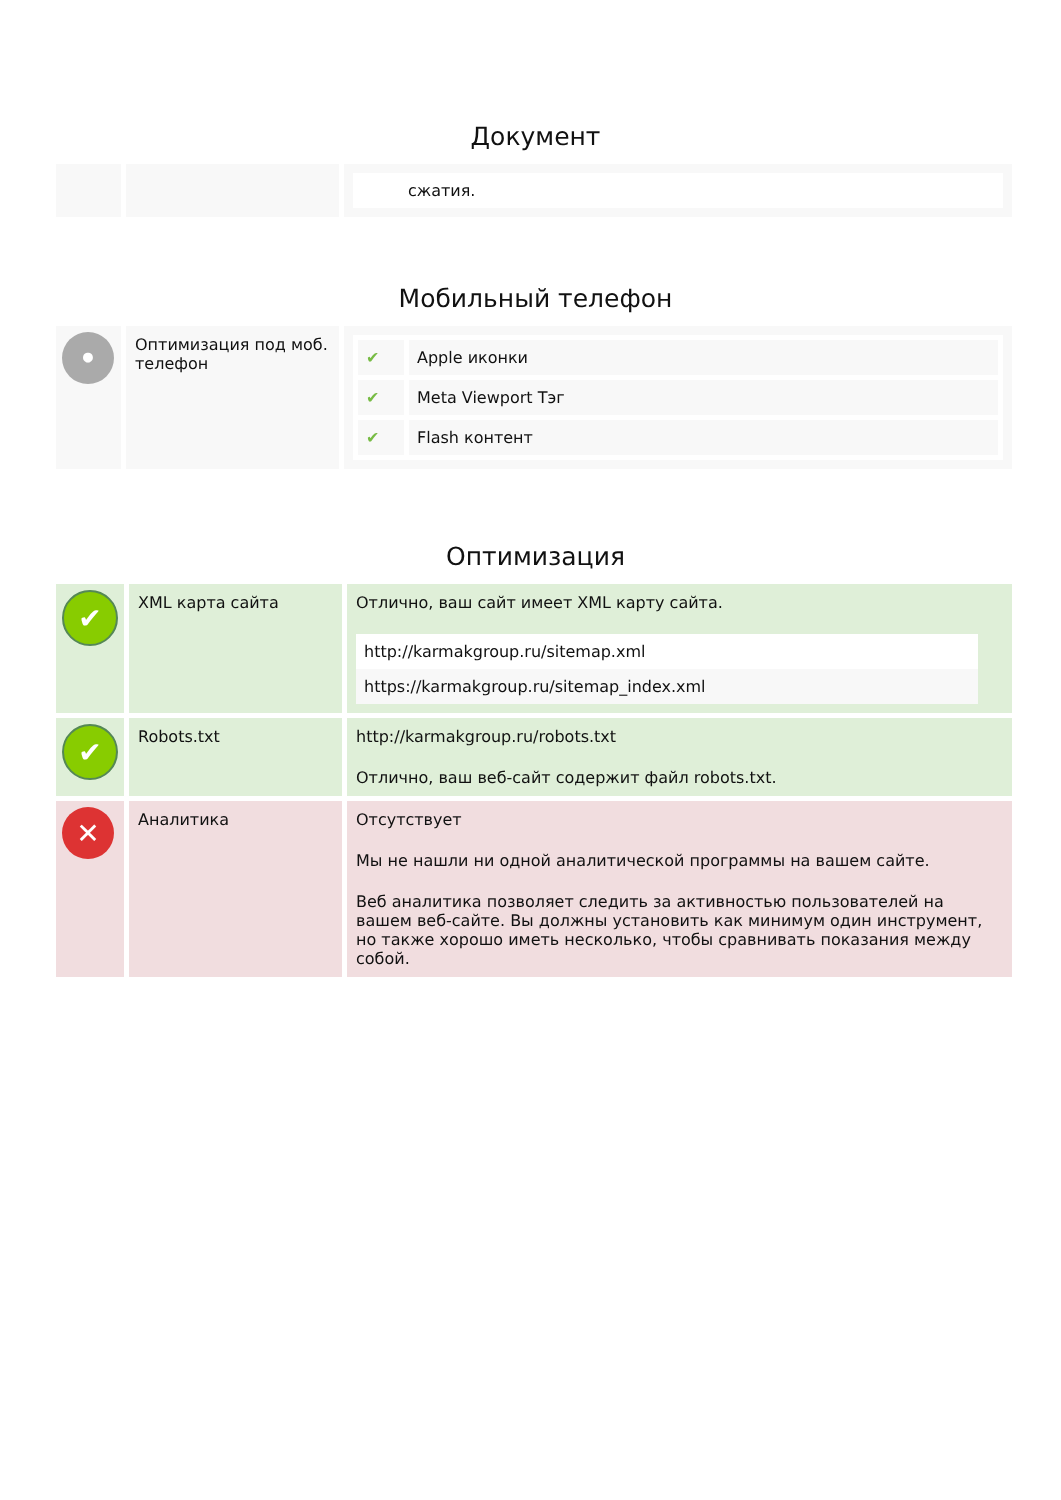Документ
| | | сжатия. |
Мобильный телефон
| • | Оптимизация под моб. телефон | / ✔ / Apple иконки / / ✔ / Meta Viewport Тэг / / ✔ / Flash контент / |
Оптимизация
| ✔ | XML карта сайта | Отлично, ваш сайт имеет XML карту сайта. http://karmakgroup.ru/sitemap.xml https://karmakgroup.ru/sitemap_index.xml |
| ✔ | Robots.txt | http://karmakgroup.ru/robots.txt Отлично, ваш веб-сайт содержит файл robots.txt. |
| ✕ | Аналитика | Отсутствует Мы не нашли ни одной аналитической программы на вашем сайте. Веб аналитика позволяет следить за активностью пользователей на вашем веб-сайте. Вы должны установить как минимум один инструмент, но также хорошо иметь несколько, чтобы сравнивать показания между собой. |